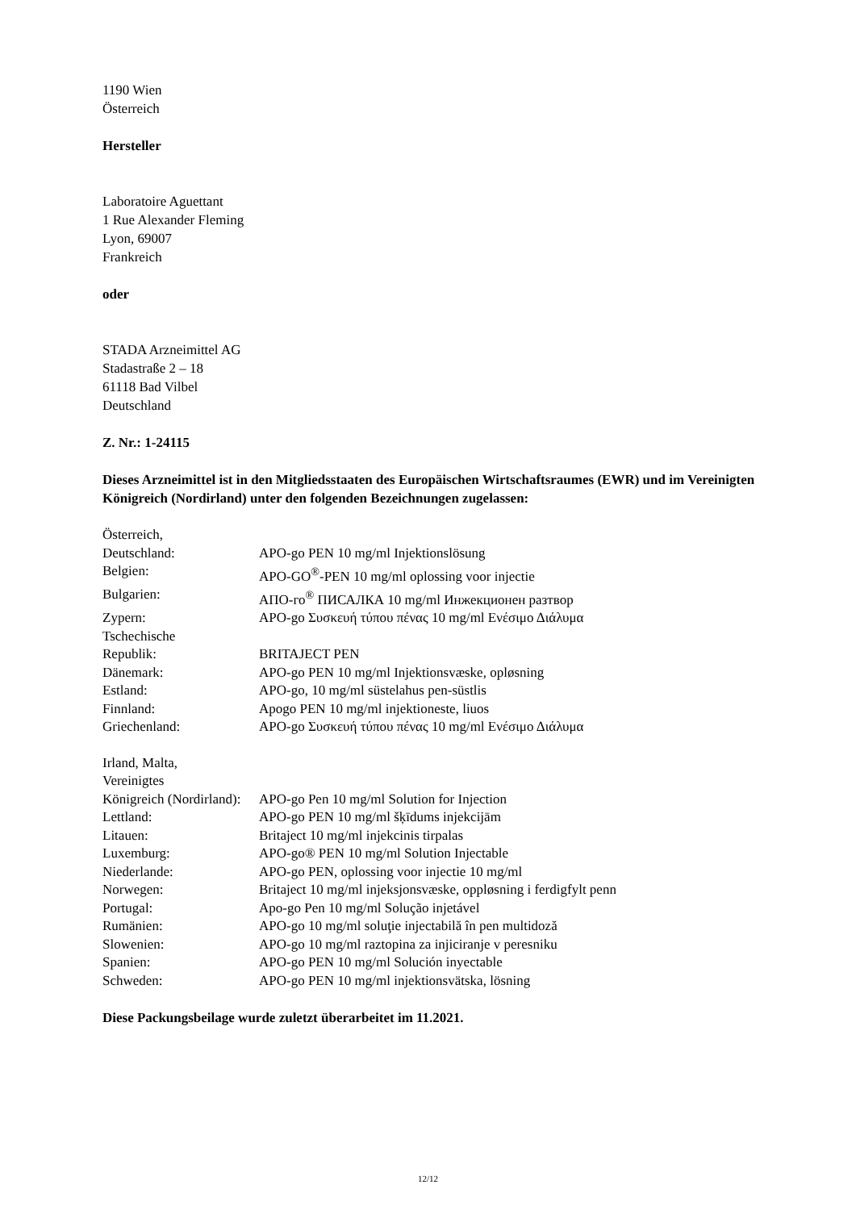1190 Wien
Österreich
Hersteller
Laboratoire Aguettant
1 Rue Alexander Fleming
Lyon, 69007
Frankreich
oder
STADA Arzneimittel AG
Stadastraße 2 – 18
61118 Bad Vilbel
Deutschland
Z. Nr.: 1-24115
Dieses Arzneimittel ist in den Mitgliedsstaaten des Europäischen Wirtschaftsraumes (EWR) und im Vereinigten Königreich (Nordirland) unter den folgenden Bezeichnungen zugelassen:
| Österreich, Deutschland: | APO-go PEN 10 mg/ml Injektionslösung |
| Belgien: | APO-GO<sup>®</sup>-PEN 10 mg/ml oplossing voor injectie |
| Bulgarien: | АПО-го<sup>®</sup> ПИСАЛКА 10 mg/ml Инжекционен разтвор |
| Zypern: | APO-go Συσκευή τύπου πένας 10 mg/ml Ενέσιμο Διάλυμα |
| Tschechische Republik: | BRITAJECT PEN |
| Dänemark: | APO-go PEN 10 mg/ml Injektionsvæske, opløsning |
| Estland: | APO-go, 10 mg/ml süstelahus pen-süstlis |
| Finnland: | Apogo PEN 10 mg/ml injektioneste, liuos |
| Griechenland: | APO-go Συσκευή τύπου πένας 10 mg/ml Ενέσιμο Διάλυμα |
| Irland, Malta, Vereinigtes Königreich (Nordirland): | APO-go Pen 10 mg/ml Solution for Injection |
| Lettland: | APO-go PEN 10 mg/ml šķīdums injekcijām |
| Litauen: | Britaject 10 mg/ml injekcinis tirpalas |
| Luxemburg: | APO-go® PEN 10 mg/ml Solution Injectable |
| Niederlande: | APO-go PEN, oplossing voor injectie 10 mg/ml |
| Norwegen: | Britaject 10 mg/ml injeksjonsvæske, oppløsning i ferdigfylt penn |
| Portugal: | Apo-go Pen 10 mg/ml Solução injetável |
| Rumänien: | APO-go 10 mg/ml soluţie injectabilă în pen multidoză |
| Slowenien: | APO-go 10 mg/ml raztopina za injiciranje v peresniku |
| Spanien: | APO-go PEN 10 mg/ml Solución inyectable |
| Schweden: | APO-go PEN 10 mg/ml injektionsvätska, lösning |
Diese Packungsbeilage wurde zuletzt überarbeitet im 11.2021.
12/12